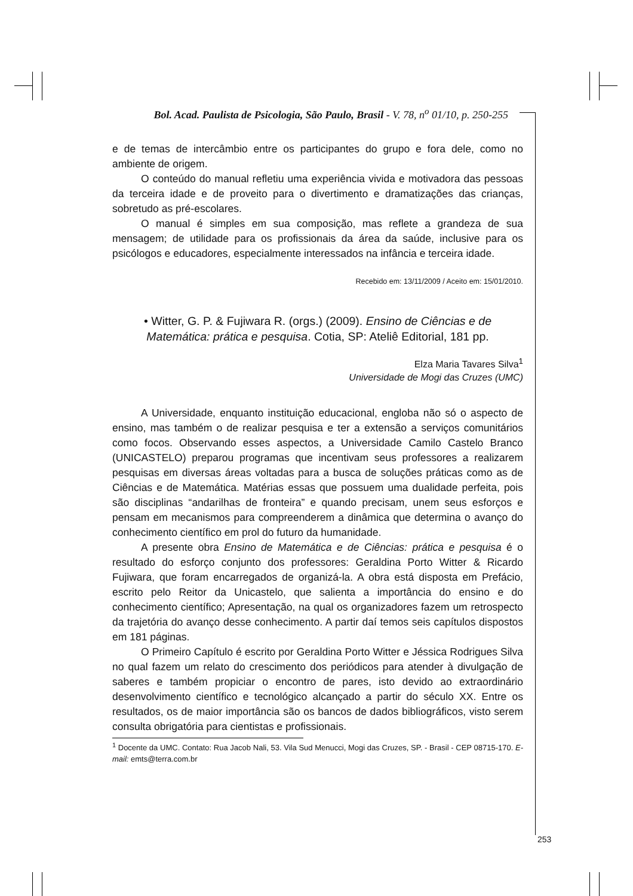Bol. Acad. Paulista de Psicologia, São Paulo, Brasil - V. 78, n<sup>o</sup> 01/10, p. 250-255
e de temas de intercâmbio entre os participantes do grupo e fora dele, como no ambiente de origem.
O conteúdo do manual refletiu uma experiência vivida e motivadora das pessoas da terceira idade e de proveito para o divertimento e dramatizações das crianças, sobretudo as pré-escolares.
O manual é simples em sua composição, mas reflete a grandeza de sua mensagem; de utilidade para os profissionais da área da saúde, inclusive para os psicólogos e educadores, especialmente interessados na infância e terceira idade.
Recebido em: 13/11/2009 / Aceito em: 15/01/2010.
• Witter, G. P. & Fujiwara R. (orgs.) (2009). Ensino de Ciências e de Matemática: prática e pesquisa. Cotia, SP: Ateliê Editorial, 181 pp.
Elza Maria Tavares Silva<sup>1</sup>
Universidade de Mogi das Cruzes (UMC)
A Universidade, enquanto instituição educacional, engloba não só o aspecto de ensino, mas também o de realizar pesquisa e ter a extensão a serviços comunitários como focos. Observando esses aspectos, a Universidade Camilo Castelo Branco (UNICASTELO) preparou programas que incentivam seus professores a realizarem pesquisas em diversas áreas voltadas para a busca de soluções práticas como as de Ciências e de Matemática. Matérias essas que possuem uma dualidade perfeita, pois são disciplinas “andarilhas de fronteira” e quando precisam, unem seus esforços e pensam em mecanismos para compreenderem a dinâmica que determina o avanço do conhecimento científico em prol do futuro da humanidade.
A presente obra Ensino de Matemática e de Ciências: prática e pesquisa é o resultado do esforço conjunto dos professores: Geraldina Porto Witter & Ricardo Fujiwara, que foram encarregados de organizá-la. A obra está disposta em Prefácio, escrito pelo Reitor da Unicastelo, que salienta a importância do ensino e do conhecimento científico; Apresentação, na qual os organizadores fazem um retrospecto da trajetória do avanço desse conhecimento. A partir daí temos seis capítulos dispostos em 181 páginas.
O Primeiro Capítulo é escrito por Geraldina Porto Witter e Jéssica Rodrigues Silva no qual fazem um relato do crescimento dos periódicos para atender à divulgação de saberes e também propiciar o encontro de pares, isto devido ao extraordinário desenvolvimento científico e tecnológico alcançado a partir do século XX. Entre os resultados, os de maior importância são os bancos de dados bibliográficos, visto serem consulta obrigatória para cientistas e profissionais.
<sup>1</sup> Docente da UMC. Contato: Rua Jacob Nali, 53. Vila Sud Menucci, Mogi das Cruzes, SP. - Brasil - CEP 08715-170. E-mail: emts@terra.com.br
253